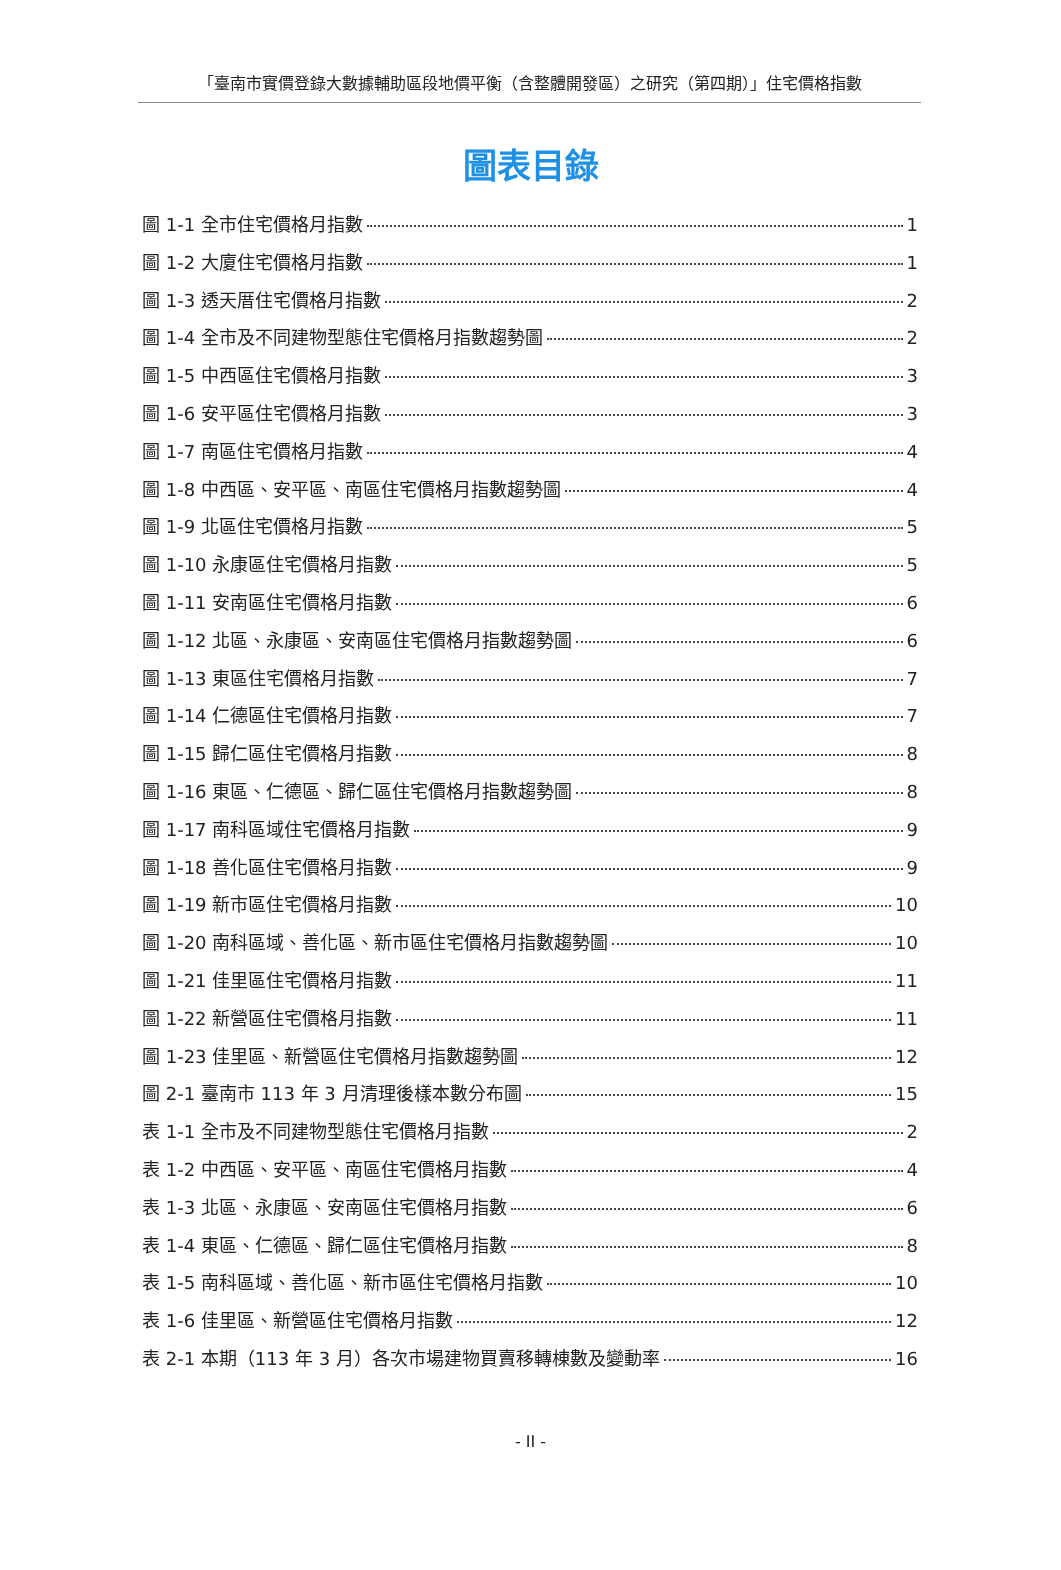「臺南市實價登錄大數據輔助區段地價平衡（含整體開發區）之研究（第四期）」住宅價格指數
圖表目錄
圖 1-1 全市住宅價格月指數 1
圖 1-2 大廈住宅價格月指數 1
圖 1-3 透天厝住宅價格月指數 2
圖 1-4 全市及不同建物型態住宅價格月指數趨勢圖 2
圖 1-5 中西區住宅價格月指數 3
圖 1-6 安平區住宅價格月指數 3
圖 1-7 南區住宅價格月指數 4
圖 1-8 中西區、安平區、南區住宅價格月指數趨勢圖 4
圖 1-9 北區住宅價格月指數 5
圖 1-10 永康區住宅價格月指數 5
圖 1-11 安南區住宅價格月指數 6
圖 1-12 北區、永康區、安南區住宅價格月指數趨勢圖 6
圖 1-13 東區住宅價格月指數 7
圖 1-14 仁德區住宅價格月指數 7
圖 1-15 歸仁區住宅價格月指數 8
圖 1-16 東區、仁德區、歸仁區住宅價格月指數趨勢圖 8
圖 1-17 南科區域住宅價格月指數 9
圖 1-18 善化區住宅價格月指數 9
圖 1-19 新市區住宅價格月指數 10
圖 1-20 南科區域、善化區、新市區住宅價格月指數趨勢圖 10
圖 1-21 佳里區住宅價格月指數 11
圖 1-22 新營區住宅價格月指數 11
圖 1-23 佳里區、新營區住宅價格月指數趨勢圖 12
圖 2-1 臺南市 113 年 3 月清理後樣本數分布圖 15
表 1-1 全市及不同建物型態住宅價格月指數 2
表 1-2 中西區、安平區、南區住宅價格月指數 4
表 1-3 北區、永康區、安南區住宅價格月指數 6
表 1-4 東區、仁德區、歸仁區住宅價格月指數 8
表 1-5 南科區域、善化區、新市區住宅價格月指數 10
表 1-6 佳里區、新營區住宅價格月指數 12
表 2-1 本期（113 年 3 月）各次市場建物買賣移轉棟數及變動率 16
- II -